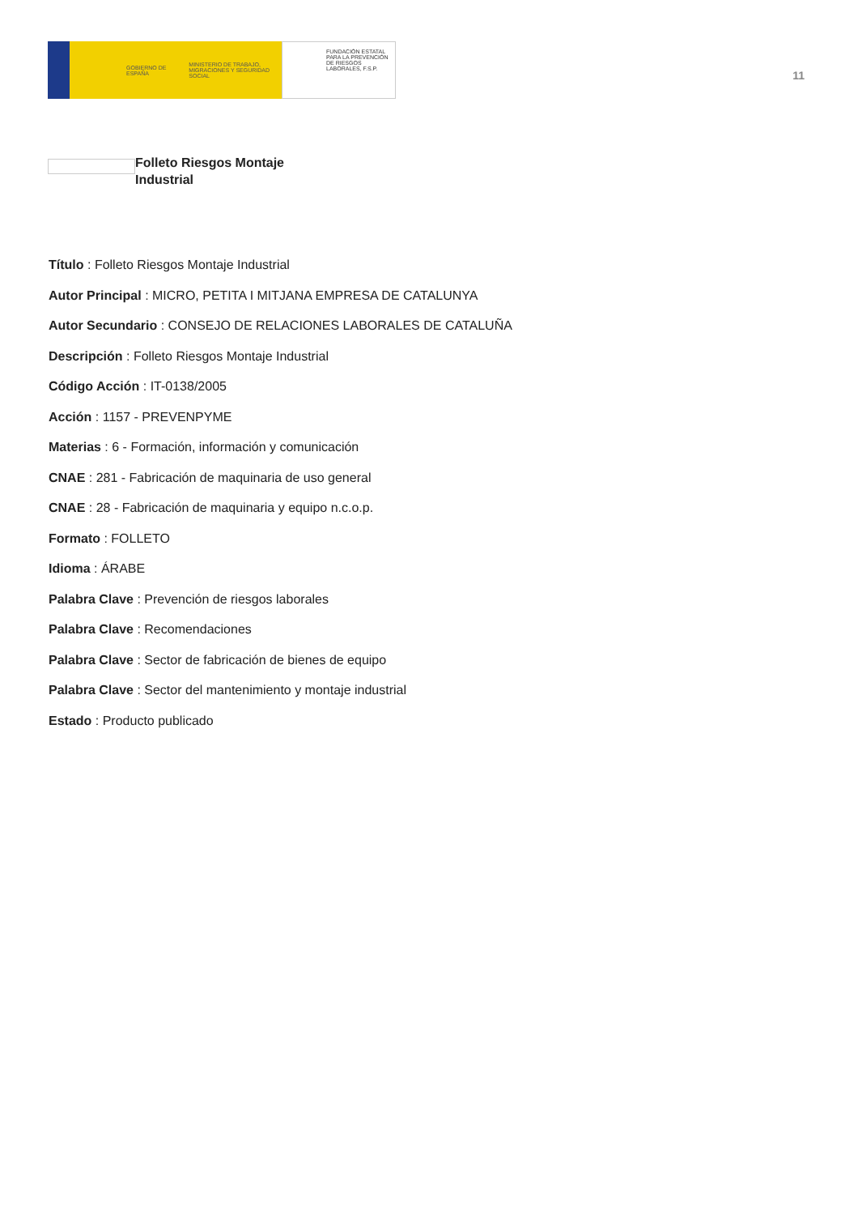GOBIERNO DE ESPAÑA
MINISTERIO DE TRABAJO, MIGRACIONES Y SEGURIDAD SOCIAL
FUNDACIÓN ESTATAL PARA LA PREVENCIÓN DE RIESGOS LABORALES, F.S.P.
11
Folleto Riesgos Montaje Industrial
Título : Folleto Riesgos Montaje Industrial
Autor Principal : MICRO, PETITA I MITJANA EMPRESA DE CATALUNYA
Autor Secundario : CONSEJO DE RELACIONES LABORALES DE CATALUÑA
Descripción : Folleto Riesgos Montaje Industrial
Código Acción : IT-0138/2005
Acción : 1157 - PREVENPYME
Materias : 6 - Formación, información y comunicación
CNAE : 281 - Fabricación de maquinaria de uso general
CNAE : 28 - Fabricación de maquinaria y equipo n.c.o.p.
Formato : FOLLETO
Idioma : ÁRABE
Palabra Clave : Prevención de riesgos laborales
Palabra Clave : Recomendaciones
Palabra Clave : Sector de fabricación de bienes de equipo
Palabra Clave : Sector del mantenimiento y montaje industrial
Estado : Producto publicado